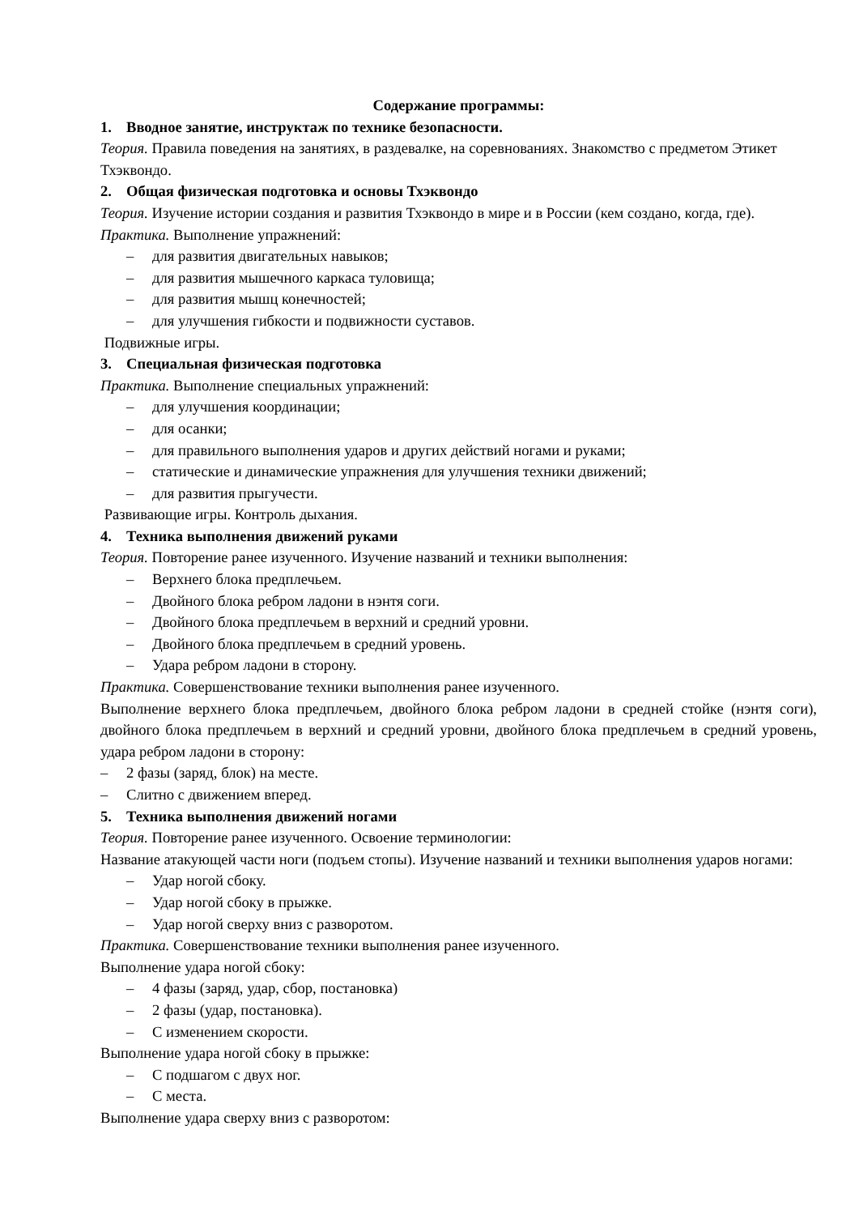Содержание программы:
1. Вводное занятие, инструктаж по технике безопасности.
Теория. Правила поведения на занятиях, в раздевалке, на соревнованиях. Знакомство с предметом Этикет Тхэквондо.
2. Общая физическая подготовка и основы Тхэквондо
Теория. Изучение истории создания и развития Тхэквондо в мире и в России (кем создано, когда, где).
Практика. Выполнение упражнений:
– для развития двигательных навыков;
– для развития мышечного каркаса туловища;
– для развития мышц конечностей;
– для улучшения гибкости и подвижности суставов.
Подвижные игры.
3. Специальная физическая подготовка
Практика. Выполнение специальных упражнений:
– для улучшения координации;
– для осанки;
– для правильного выполнения ударов и других действий ногами и руками;
– статические и динамические упражнения для улучшения техники движений;
– для развития прыгучести.
Развивающие игры. Контроль дыхания.
4. Техника выполнения движений руками
Теория. Повторение ранее изученного. Изучение названий и техники выполнения:
– Верхнего блока предплечьем.
– Двойного блока ребром ладони в нэнтя соги.
– Двойного блока предплечьем в верхний и средний уровни.
– Двойного блока предплечьем в средний уровень.
– Удара ребром ладони в сторону.
Практика. Совершенствование техники выполнения ранее изученного.
Выполнение верхнего блока предплечьем, двойного блока ребром ладони в средней стойке (нэнтя соги), двойного блока предплечьем в верхний и средний уровни, двойного блока предплечьем в средний уровень, удара ребром ладони в сторону:
– 2 фазы (заряд, блок) на месте.
– Слитно с движением вперед.
5. Техника выполнения движений ногами
Теория. Повторение ранее изученного. Освоение терминологии:
Название атакующей части ноги (подъем стопы). Изучение названий и техники выполнения ударов ногами:
– Удар ногой сбоку.
– Удар ногой сбоку в прыжке.
– Удар ногой сверху вниз с разворотом.
Практика. Совершенствование техники выполнения ранее изученного.
Выполнение удара ногой сбоку:
– 4 фазы (заряд, удар, сбор, постановка)
– 2 фазы (удар, постановка).
– С изменением скорости.
Выполнение удара ногой сбоку в прыжке:
– С подшагом с двух ног.
– С места.
Выполнение удара сверху вниз с разворотом: